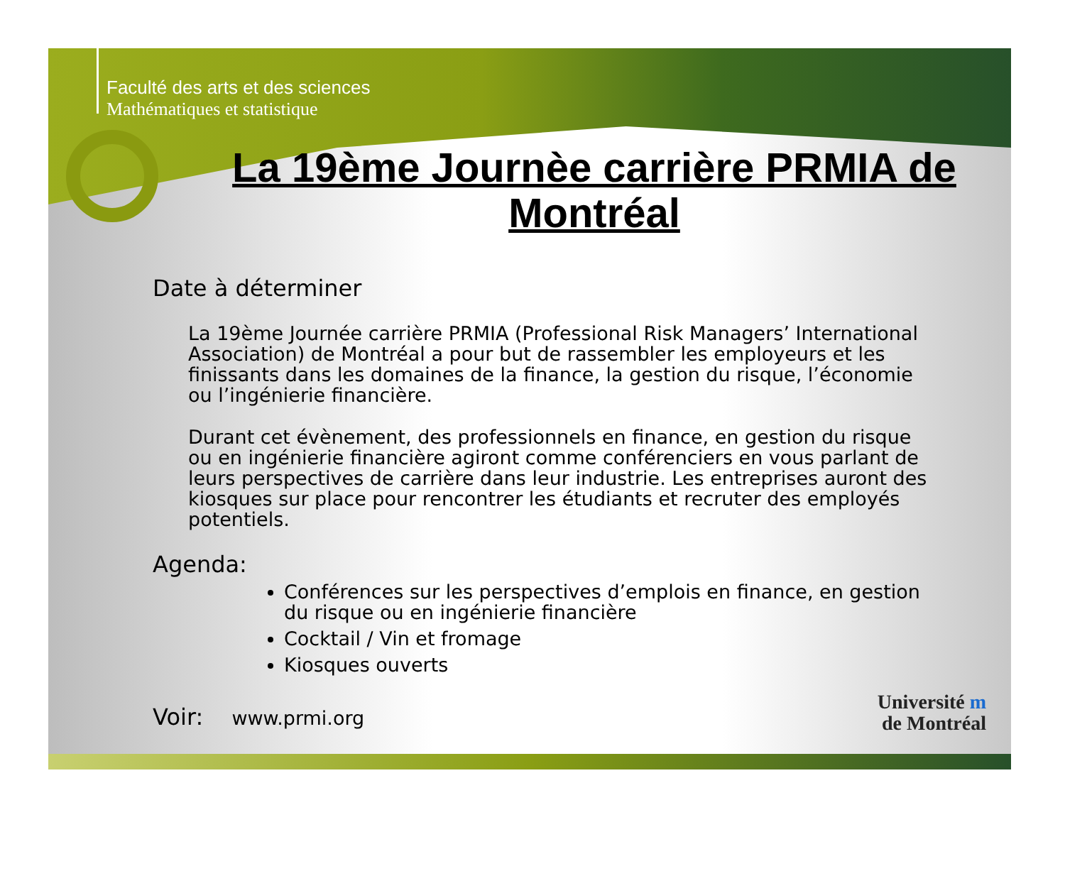Faculté des arts et des sciences
Mathématiques et statistique
La 19ème Journèe carrière PRMIA de Montréal
Date à déterminer
La 19ème Journée carrière PRMIA (Professional Risk Managers’ International Association) de Montréal a pour but de rassembler les employeurs et les finissants dans les domaines de la finance, la gestion du risque, l’économie ou l’ingénierie financière.
Durant cet évènement, des professionnels en finance, en gestion du risque ou en ingénierie financière agiront comme conférenciers en vous parlant de leurs perspectives de carrière dans leur industrie. Les entreprises auront des kiosques sur place pour rencontrer les étudiants et recruter des employés potentiels.
Agenda:
Conférences sur les perspectives d’emplois en finance, en gestion du risque ou en ingénierie financière
Cocktail / Vin et fromage
Kiosques ouverts
Voir: www.prmi.org
Université m
de Montréal